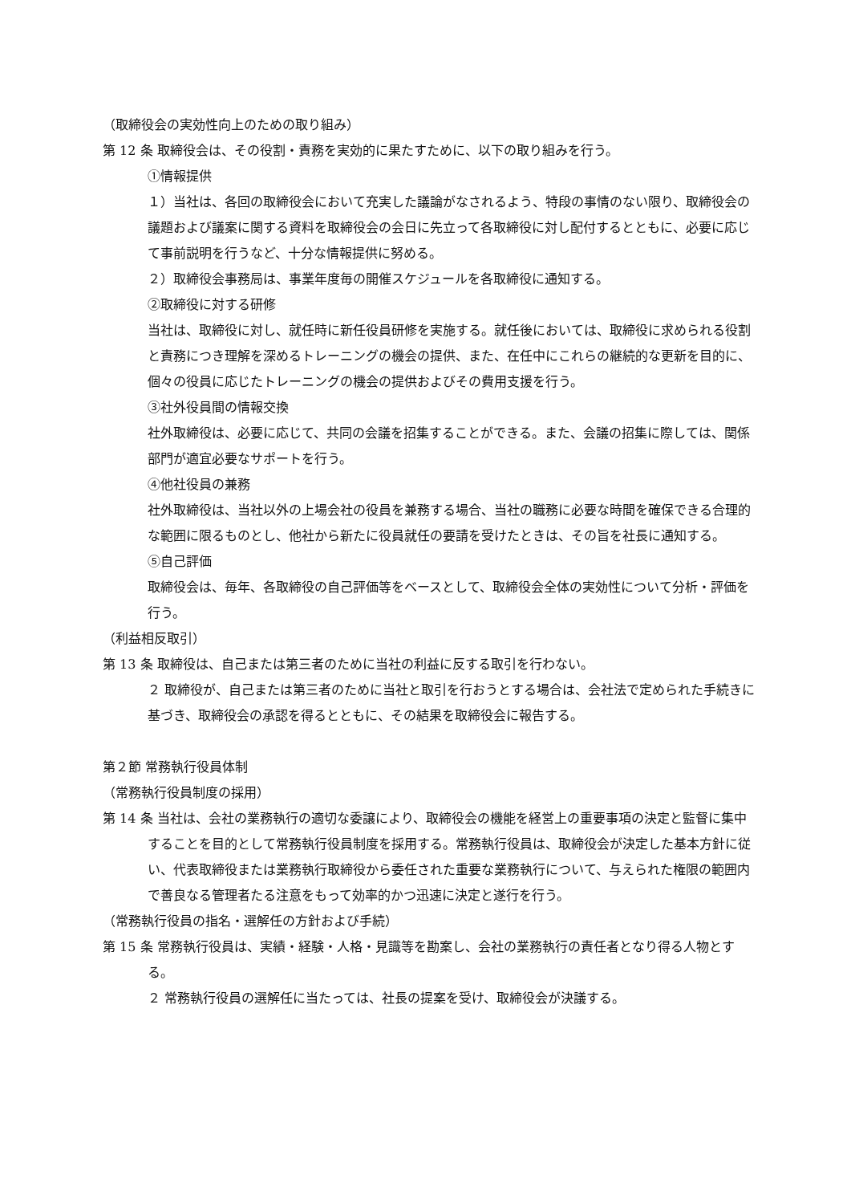（取締役会の実効性向上のための取り組み）
第 12 条 取締役会は、その役割・責務を実効的に果たすために、以下の取り組みを行う。
①情報提供
１）当社は、各回の取締役会において充実した議論がなされるよう、特段の事情のない限り、取締役会の議題および議案に関する資料を取締役会の会日に先立って各取締役に対し配付するとともに、必要に応じて事前説明を行うなど、十分な情報提供に努める。
２）取締役会事務局は、事業年度毎の開催スケジュールを各取締役に通知する。
②取締役に対する研修
当社は、取締役に対し、就任時に新任役員研修を実施する。就任後においては、取締役に求められる役割と責務につき理解を深めるトレーニングの機会の提供、また、在任中にこれらの継続的な更新を目的に、個々の役員に応じたトレーニングの機会の提供およびその費用支援を行う。
③社外役員間の情報交換
社外取締役は、必要に応じて、共同の会議を招集することができる。また、会議の招集に際しては、関係部門が適宜必要なサポートを行う。
④他社役員の兼務
社外取締役は、当社以外の上場会社の役員を兼務する場合、当社の職務に必要な時間を確保できる合理的な範囲に限るものとし、他社から新たに役員就任の要請を受けたときは、その旨を社長に通知する。
⑤自己評価
取締役会は、毎年、各取締役の自己評価等をベースとして、取締役会全体の実効性について分析・評価を行う。
（利益相反取引）
第 13 条 取締役は、自己または第三者のために当社の利益に反する取引を行わない。
２ 取締役が、自己または第三者のために当社と取引を行おうとする場合は、会社法で定められた手続きに基づき、取締役会の承認を得るとともに、その結果を取締役会に報告する。
第２節 常務執行役員体制
（常務執行役員制度の採用）
第 14 条 当社は、会社の業務執行の適切な委譲により、取締役会の機能を経営上の重要事項の決定と監督に集中することを目的として常務執行役員制度を採用する。常務執行役員は、取締役会が決定した基本方針に従い、代表取締役または業務執行取締役から委任された重要な業務執行について、与えられた権限の範囲内で善良なる管理者たる注意をもって効率的かつ迅速に決定と遂行を行う。
（常務執行役員の指名・選解任の方針および手続）
第 15 条 常務執行役員は、実績・経験・人格・見識等を勘案し、会社の業務執行の責任者となり得る人物とする。
２ 常務執行役員の選解任に当たっては、社長の提案を受け、取締役会が決議する。